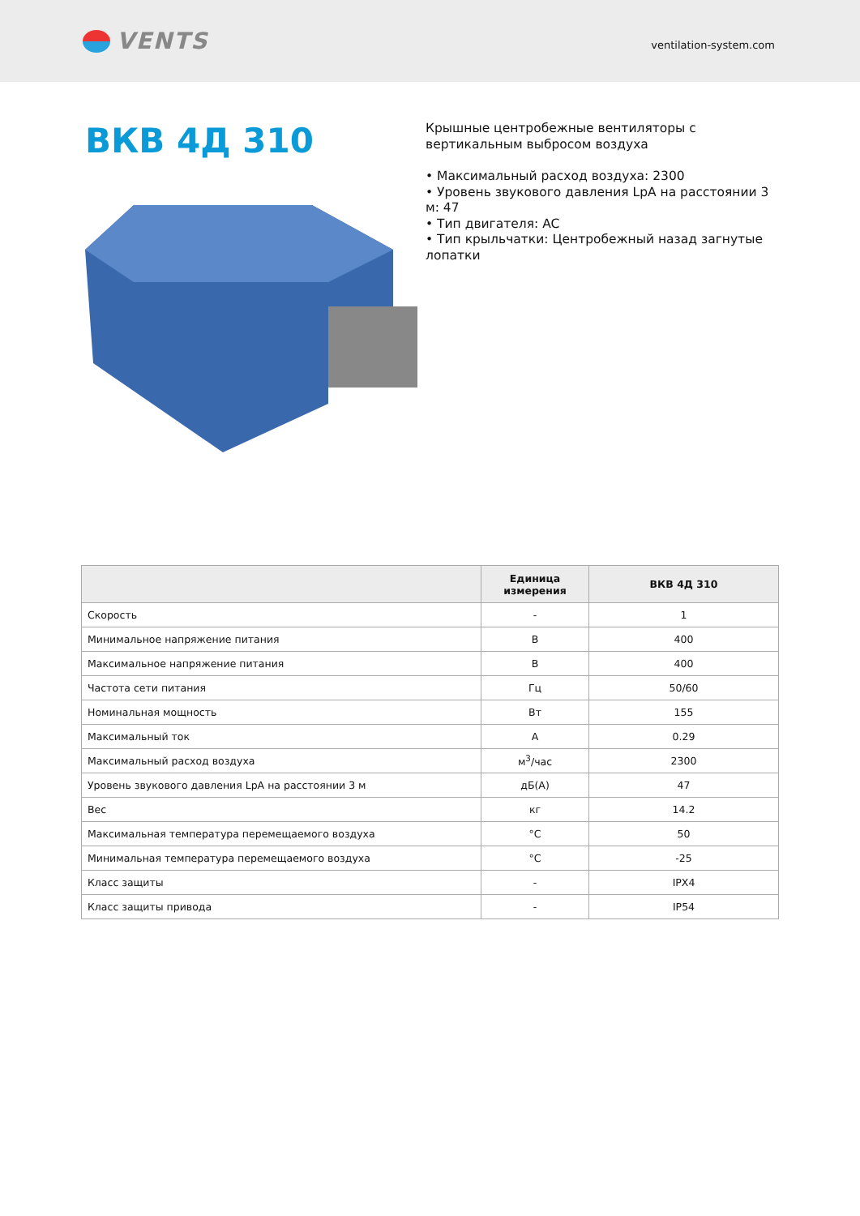VENTS
ventilation-system.com
ВКВ 4Д 310
Крышные центробежные вентиляторы с вертикальным выбросом воздуха
• Максимальный расход воздуха: 2300
• Уровень звукового давления LpA на расстоянии 3 м: 47
• Тип двигателя: AC
• Тип крыльчатки: Центробежный назад загнутые лопатки
| | Единица измерения | ВКВ 4Д 310 |
| --- | --- | --- |
| Скорость | - | 1 |
| Минимальное напряжение питания | В | 400 |
| Максимальное напряжение питания | В | 400 |
| Частота сети питания | Гц | 50/60 |
| Номинальная мощность | Вт | 155 |
| Максимальный ток | А | 0.29 |
| Максимальный расход воздуха | м<sup>3</sup>/час | 2300 |
| Уровень звукового давления LpA на расстоянии 3 м | дБ(А) | 47 |
| Вес | кг | 14.2 |
| Максимальная температура перемещаемого воздуха | °C | 50 |
| Минимальная температура перемещаемого воздуха | °C | -25 |
| Класс защиты | - | IPX4 |
| Класс защиты привода | - | IP54 |